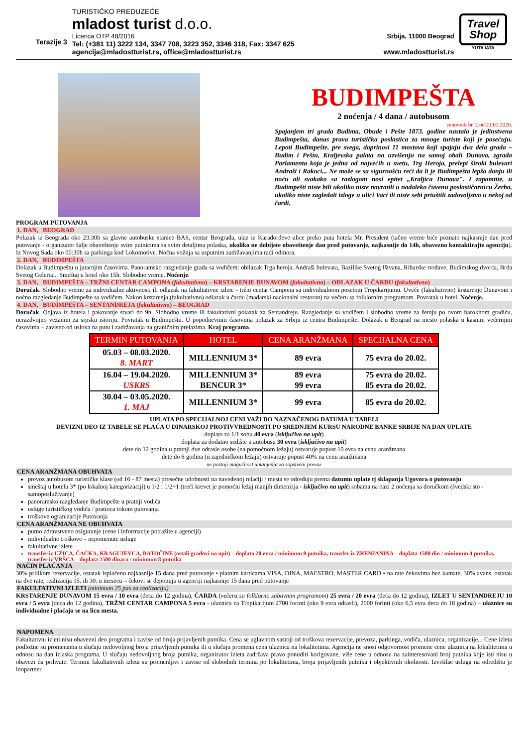Terazije 3
TURISTIČKO PREDUZEĆE
mladost turist d.o.o.
Licenca OTP 48/2016 Srbija, 11000 Beograd
Tel: (+381 11) 3222 134, 3347 708, 3223 352, 3346 318, Fax: 3347 625
agencija@mladostturist.rs, office@mladostturist.rs www.mladostturist.rs
Travel
Shop
YUTA IATA
BUDIMPEŠTA
2 noćenja / 4 dana / autobusom
cenovnik br. 2 od 21.01.2020.
Spajanjem tri grada Budima, Obude i Pešte 1873. godine nastala je jedinstvena Budimpešta, danas prava turistička poslastica za mnoge turiste koji je posećuju. Lepoti Budimpešte, pre svega, doprinosi 11 mostova koji spajaju dva dela grada – Budim i Peštu, Kraljevska palata na uzvišenju na samoj obali Dunava, zgrada Parlamenta koja je jedna od najvećih u svetu, Trg Heroja, prelepi široki bulevari Andraši i Rakoci... Ne može se sa sigurnošću reći da li je Budimpešta lepša danju ili noću ali svakako sa razlogom nosi epitet „Kraljica Dunava". I zapamtite, u Budimpešti niste bili ukoliko niste navratili u nadaleko čuvenu poslastičarnicu Žerbo, ukoliko niste zagledali izloge u ulici Vaci ili niste sebi priuštili zadovoljstvo u nekoj od čardi.
PROGRAM PUTOVANJA
1. DAN, BEOGRAD
Polazak iz Beograda oko 23:30h sa glavne autobuske stanice BAS, centar Beograda, ulaz iz Karađorđeve ulice preko puta hotela Mr. President (tačno vreme biće poznato najkasnije dan pred putovanje - organizator šalje obaveštenje svim putnicima sa svim detaljima polaska, ukoliko ne dobijete obaveštenje dan pred putovanje, najkasnije do 14h, obavezno kontaktirajte agenciju). Iz Novog Sada oko 00:30h sa parkinga kod Lokomotive. Noćna vožnja sa usputnim zadržavanjima radi odmora.
2. DAN, BUDIMPEŠTA
Dolazak u Budimpeštu u jutarnjim časovima. Panoramsko razgledanje grada sa vodičem: obilazak Trga heroja, Andraši bulevara, Bazilike Svetog Ištvana, Ribarske tvrđave, Budimskog dvorca, Brda Svetog Gelerta... Smeštaj u hotel oko 15h. Slobodno vreme. Noćenje.
3. DAN, BUDIMPEŠTA – TRŽNI CENTAR CAMPONA (fakultativno) – KRSTARENJE DUNAVOM (fakultativno) – ODLAZAK U ČARDU (fakultativno)
Doručak. Slobodno vreme za individualne aktivnosti ili odlazak na fakultativne izlete - tržni centar Campona sa individualnom posetom Tropikarijumu. Uveče (fakultativno) krstarenje Dunavom i noćno razgledanje Budimpešte sa vodičem. Nakon krstarenja (fakultativno) odlazak u čardu (mađarski nacionalni restoran) na večeru sa folklornim programom. Povratak u hotel. Noćenje.
4. DAN, BUDIMPEŠTA – SENTANDREJA (fakultativno) – BEOGRAD
Doručak. Odjava iz hotela i pakovanje stvari do 9h. Slobodno vreme ili fakultativni polazak za Sentandreju. Razgledanje sa vodičem i slobodno vreme za šetnju po ovom baroknom gradiću, nerazdvojno vezanim za srpsku istoriju. Povratak u Budimpeštu. U popodnevnim časovima polazak za Srbiju iz centra Budimpešte. Dolazak u Beograd na mesto polaska u kasnim večernjim časovima – zavisno od uslova na putu i zadržavanja na graničnim prelazima. Kraj programa.
| TERMIN PUTOVANJA | HOTEL | CENA ARANŽMANA | SPECIJALNA CENA |
| --- | --- | --- | --- |
| 05.03 – 08.03.2020. 8. MART | MILLENNIUM 3* | 89 evra | 75 evra do 20.02. |
| 16.04 – 19.04.2020. USKRS | MILLENNIUM 3* BENCUR 3* | 89 evra 99 evra | 75 evra do 20.02. 85 evra do 20.02. |
| 30.04 – 03.05.2020. 1. MAJ | MILLENNIUM 3* | 99 evra | 85 evra do 20.02. |
UPLATA PO SPECIJALNOJ CENI VAŽI DO NAZNAČENOG DATUMA U TABELI
DEVIZNI DEO IZ TABELE SE PLAĆA U DINARSKOJ PROTIVVREDNOSTI PO SREDNJEM KURSU NARODNE BANKE SRBIJE NA DAN UPLATE
doplata za 1/1 sobu 40 evra (isključivo na upit)
doplata za dodatno sedište u autobusu 30 evra (isključivo na upit)
dete do 12 godina u pratnji dve odrasle osobe (na pomoćnom ležaju) ostvaruje popust 10 evra na cenu aranžmana
dete do 6 godina (u zajedničkom ležaju) ostvaruje popust 40% na cenu aranžmana
ne postoji mogućnost umanjenja za sopstveni prevoz
CENA ARANŽMANA OBUHVATA
prevoz autobusom turističke klase (od 16 - 87 mesta) prosečne udobnosti na navedenoj relaciji / mesta se određuju prema datumu uplate tj sklapanja Ugovora o putovanju
smeštaj u hotelu 3* (po lokalnoj kategorizaciji) u 1/2 i 1/2+1 (treći krevet je pomoćni ležaj manjih dimenzija - isključivo na upit) sobama na bazi 2 noćenja sa doručkom (švedski sto - samoposluživanje)
panoramsko razgledanje Budimpešte u pratnji vodiča
usluge turističkog vodiča / pratioca tokom putovanja
troškove ogranizacije Putovanja
CENA ARANŽMANA NE OBUHVATA
putno zdravstveno osiguranje (cene i informacije potražite u agenciji)
individualne troškove – nepomenute usluge
fakultativne izlete
transfer iz UŽICA, ČAČKA, KRAGUJEVCA, BATOČINE (ostali gradovi na upit) – doplata 20 evra / minimum 8 putnika, transfer iz ZRENJANINA – doplata 1500 din / minimum 4 putnika, transfer iz VRŠCA – doplata 2500 dinara / minimum 8 putnika
NAČIN PLAĆANJA
30% prilikom rezervacije, ostatak isplaćeno najkasnije 15 dana pred putovanje • platnim karticama VISA, DINA, MAESTRO, MASTER CARD • na rate čekovima bez kamate, 30% avans, ostatak na dve rate, realizacija 15. ili 30. u mesecu – čekovi se deponuju u agenciji najkasnije 15 dana pred putovanje
FAKULTATIVNI IZLETI (minimum 25 pax za realizaciju)
KRSTARENJE DUNAVOM 15 evra / 10 evra (deca do 12 godina), ČARDA (večera sa folklorno zabavnim programom) 25 evra / 20 evra (deca do 12 godina), IZLET U SENTANDREJU 10 evra / 5 evra (deca do 12 godina), TRŽNI CENTAR CAMPONA 5 evra - ulaznica za Tropikarijum 2700 forinti (oko 9 evra odrasli), 2000 forinti (oko 6,5 evra deca do 18 godina) – ulaznice su individualne i plaćaju se na licu mesta.
NAPOMENA
Fakultativni izleti nisu obavezni deo programa i zavise od broja prijavljenih putnika. Cena se uglavnom sastoji od troškova rezervacije, prevoza, parkinga, vodiča, ulaznica, organizacije... Cene izleta podložne su promenama u slučaju nedovoljnog broja prijavljenih putnika ili u slučaju promena cena ulaznica na lokalitetima. Agencija ne snosi odgovornost promene cene ulaznica na lokalitetima u odnosu na dan izlaska programa. U slučaju nedovoljnog broja putnika, organizator izleta zadržava pravo ponuditi korigovane, više cene u odnosu na zainteresovani broj putnika koje isti nisu u obavezi da prihvate. Termini fakultativnih izleta su promenljivi i zavise od slobodnih termina po lokalitetima, broja prijavljenih putnika i objektivnih okolnosti. Izvršilac usluga na odredištu je inopartner.